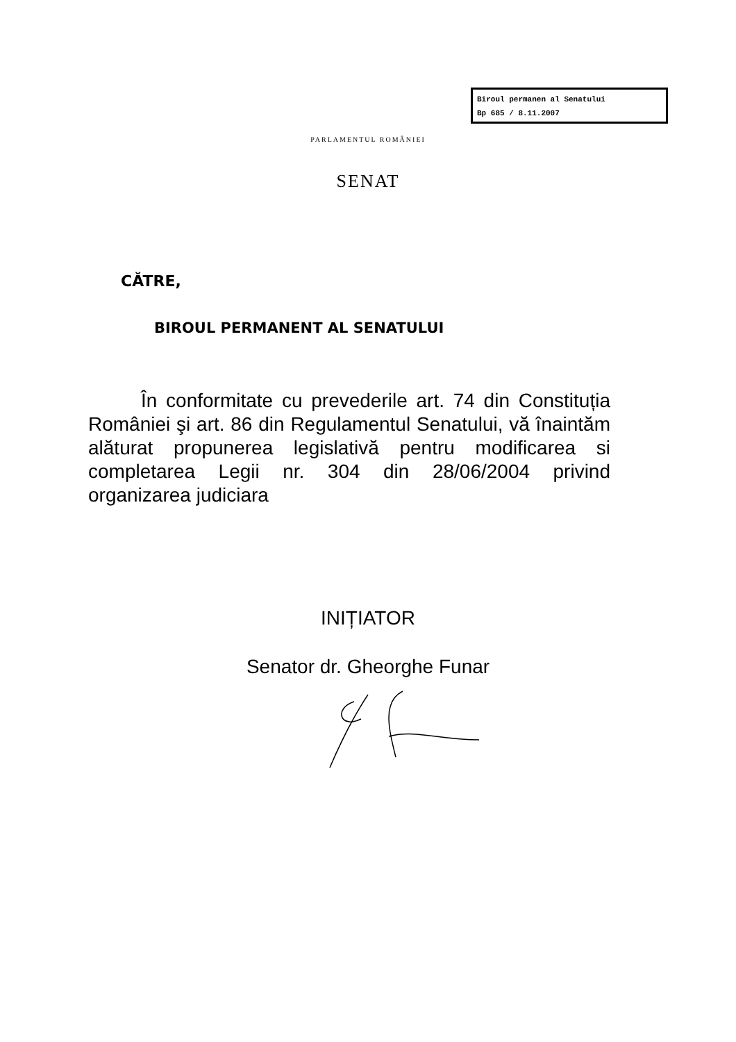Biroul permanen al Senatului
Bp 685 / 8.11.2007
PARLAMENTUL ROMÂNIEI
SENAT
CĂTRE,
BIROUL PERMANENT AL SENATULUI
În conformitate cu prevederile art. 74 din Constituția României şi art. 86 din Regulamentul Senatului, vă înaintăm alăturat propunerea legislativă pentru modificarea si completarea Legii nr. 304 din 28/06/2004 privind organizarea judiciara
INIȚIATOR
Senator dr. Gheorghe Funar